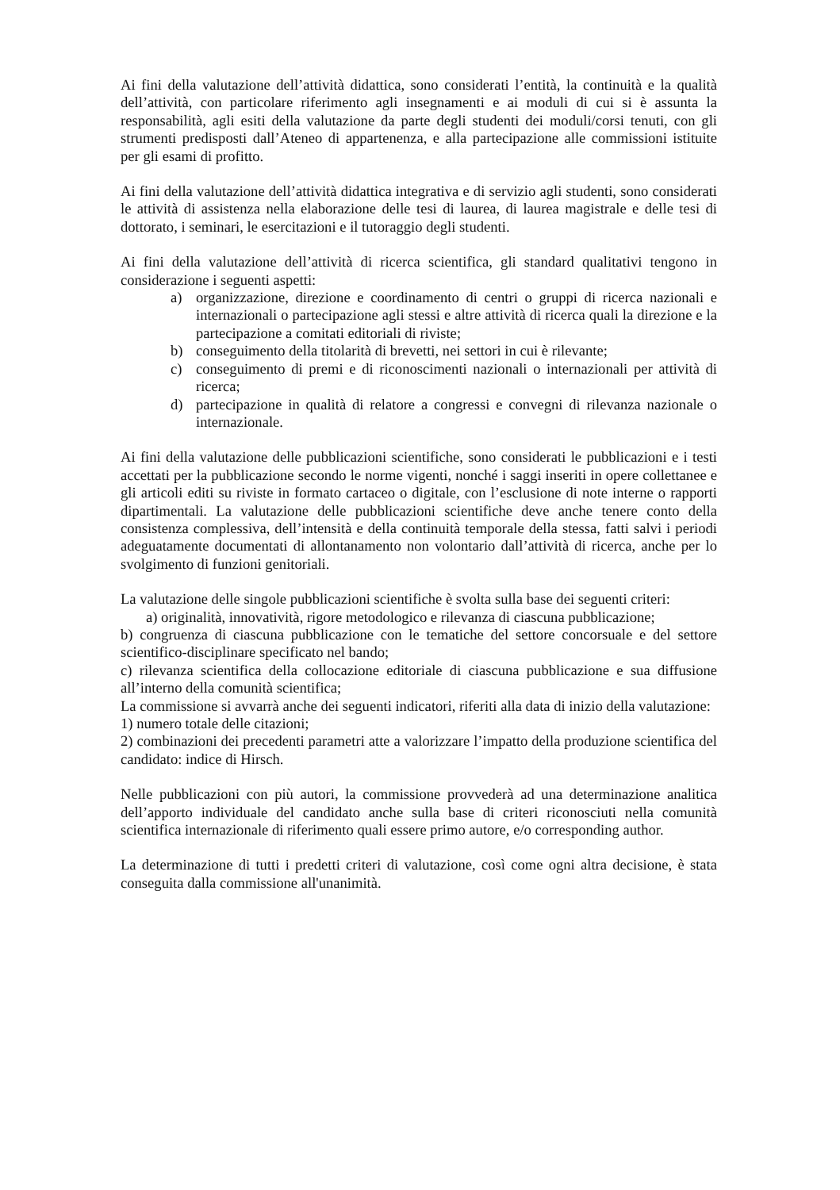Ai fini della valutazione dell’attività didattica, sono considerati l’entità, la continuità e la qualità dell’attività, con particolare riferimento agli insegnamenti e ai moduli di cui si è assunta la responsabilità, agli esiti della valutazione da parte degli studenti dei moduli/corsi tenuti, con gli strumenti predisposti dall’Ateneo di appartenenza, e alla partecipazione alle commissioni istituite per gli esami di profitto.
Ai fini della valutazione dell’attività didattica integrativa e di servizio agli studenti, sono considerati le attività di assistenza nella elaborazione delle tesi di laurea, di laurea magistrale e delle tesi di dottorato, i seminari, le esercitazioni e il tutoraggio degli studenti.
Ai fini della valutazione dell’attività di ricerca scientifica, gli standard qualitativi tengono in considerazione i seguenti aspetti:
a) organizzazione, direzione e coordinamento di centri o gruppi di ricerca nazionali e internazionali o partecipazione agli stessi e altre attività di ricerca quali la direzione e la partecipazione a comitati editoriali di riviste;
b) conseguimento della titolarità di brevetti, nei settori in cui è rilevante;
c) conseguimento di premi e di riconoscimenti nazionali o internazionali per attività di ricerca;
d) partecipazione in qualità di relatore a congressi e convegni di rilevanza nazionale o internazionale.
Ai fini della valutazione delle pubblicazioni scientifiche, sono considerati le pubblicazioni e i testi accettati per la pubblicazione secondo le norme vigenti, nonché i saggi inseriti in opere collettanee e gli articoli editi su riviste in formato cartaceo o digitale, con l’esclusione di note interne o rapporti dipartimentali. La valutazione delle pubblicazioni scientifiche deve anche tenere conto della consistenza complessiva, dell’intensità e della continuità temporale della stessa, fatti salvi i periodi adeguatamente documentati di allontanamento non volontario dall’attività di ricerca, anche per lo svolgimento di funzioni genitoriali.
La valutazione delle singole pubblicazioni scientifiche è svolta sulla base dei seguenti criteri:
a) originalità, innovatività, rigore metodologico e rilevanza di ciascuna pubblicazione;
b) congruenza di ciascuna pubblicazione con le tematiche del settore concorsuale e del settore scientifico-disciplinare specificato nel bando;
c) rilevanza scientifica della collocazione editoriale di ciascuna pubblicazione e sua diffusione all’interno della comunità scientifica;
La commissione si avvarrà anche dei seguenti indicatori, riferiti alla data di inizio della valutazione:
1) numero totale delle citazioni;
2) combinazioni dei precedenti parametri atte a valorizzare l’impatto della produzione scientifica del candidato: indice di Hirsch.
Nelle pubblicazioni con più autori, la commissione provvederà ad una determinazione analitica dell’apporto individuale del candidato anche sulla base di criteri riconosciuti nella comunità scientifica internazionale di riferimento quali essere primo autore, e/o corresponding author.
La determinazione di tutti i predetti criteri di valutazione, così come ogni altra decisione, è stata conseguita dalla commissione all'unanimità.